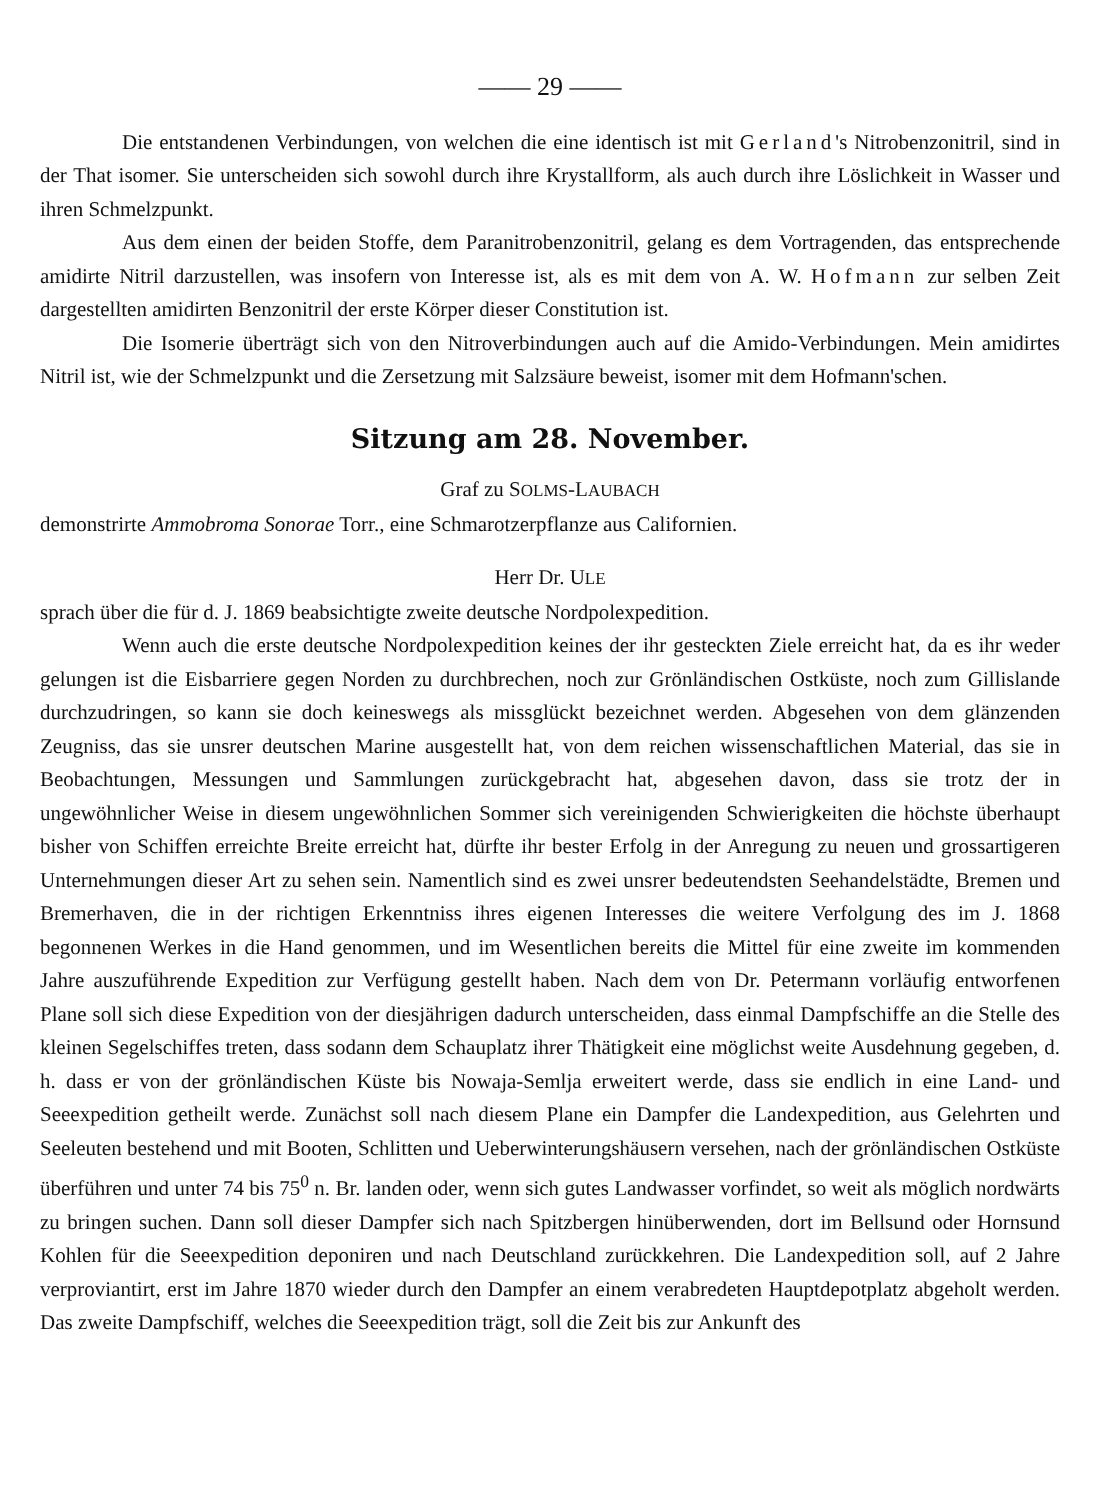—— 29 ——
Die entstandenen Verbindungen, von welchen die eine identisch ist mit Gerland's Nitrobenzonitril, sind in der That isomer. Sie unterscheiden sich sowohl durch ihre Krystallform, als auch durch ihre Löslichkeit in Wasser und ihren Schmelzpunkt.
Aus dem einen der beiden Stoffe, dem Paranitrobenzonitril, gelang es dem Vortragenden, das entsprechende amidirte Nitril darzustellen, was insofern von Interesse ist, als es mit dem von A. W. Hofmann zur selben Zeit dargestellten amidirten Benzonitril der erste Körper dieser Constitution ist.
Die Isomerie überträgt sich von den Nitroverbindungen auch auf die Amido-Verbindungen. Mein amidirtes Nitril ist, wie der Schmelzpunkt und die Zersetzung mit Salzsäure beweist, isomer mit dem Hofmann'schen.
Sitzung am 28. November.
Graf zu SOLMS-LAUBACH
demonstrirte Ammobroma Sonorae Torr., eine Schmarotzerpflanze aus Californien.
Herr Dr. ULE
sprach über die für d. J. 1869 beabsichtigte zweite deutsche Nordpolexpedition.
Wenn auch die erste deutsche Nordpolexpedition keines der ihr gesteckten Ziele erreicht hat, da es ihr weder gelungen ist die Eisbarriere gegen Norden zu durchbrechen, noch zur Grönländischen Ostküste, noch zum Gillislande durchzudringen, so kann sie doch keineswegs als missglückt bezeichnet werden. Abgesehen von dem glänzenden Zeugniss, das sie unsrer deutschen Marine ausgestellt hat, von dem reichen wissenschaftlichen Material, das sie in Beobachtungen, Messungen und Sammlungen zurückgebracht hat, abgesehen davon, dass sie trotz der in ungewöhnlicher Weise in diesem ungewöhnlichen Sommer sich vereinigenden Schwierigkeiten die höchste überhaupt bisher von Schiffen erreichte Breite erreicht hat, dürfte ihr bester Erfolg in der Anregung zu neuen und grossartigeren Unternehmungen dieser Art zu sehen sein. Namentlich sind es zwei unsrer bedeutendsten Seehandelstädte, Bremen und Bremerhaven, die in der richtigen Erkenntniss ihres eigenen Interesses die weitere Verfolgung des im J. 1868 begonnenen Werkes in die Hand genommen, und im Wesentlichen bereits die Mittel für eine zweite im kommenden Jahre auszuführende Expedition zur Verfügung gestellt haben. Nach dem von Dr. Petermann vorläufig entworfenen Plane soll sich diese Expedition von der diesjährigen dadurch unterscheiden, dass einmal Dampfschiffe an die Stelle des kleinen Segelschiffes treten, dass sodann dem Schauplatz ihrer Thätigkeit eine möglichst weite Ausdehnung gegeben, d. h. dass er von der grönländischen Küste bis Nowaja-Semlja erweitert werde, dass sie endlich in eine Land- und Seeexpedition getheilt werde. Zunächst soll nach diesem Plane ein Dampfer die Landexpedition, aus Gelehrten und Seeleuten bestehend und mit Booten, Schlitten und Ueberwinterungshäusern versehen, nach der grönländischen Ostküste überführen und unter 74 bis 75<sup>0</sup> n. Br. landen oder, wenn sich gutes Landwasser vorfindet, so weit als möglich nordwärts zu bringen suchen. Dann soll dieser Dampfer sich nach Spitzbergen hinüberwenden, dort im Bellsund oder Hornsund Kohlen für die Seeexpedition deponiren und nach Deutschland zurückkehren. Die Landexpedition soll, auf 2 Jahre verproviantirt, erst im Jahre 1870 wieder durch den Dampfer an einem verabredeten Hauptdepotplatz abgeholt werden. Das zweite Dampfschiff, welches die Seeexpedition trägt, soll die Zeit bis zur Ankunft des